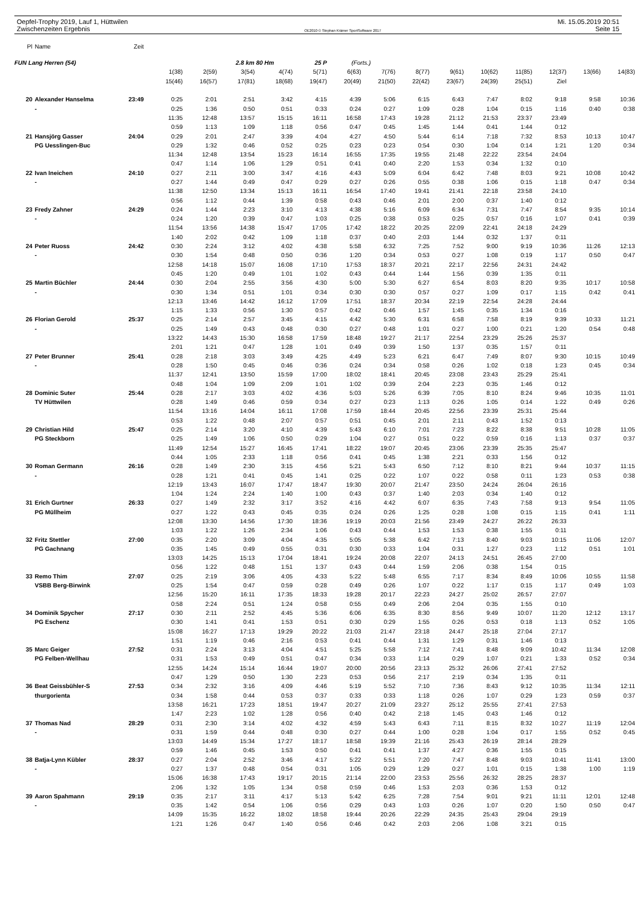Oepfel-Trophy 2019, Lauf 1, Hüttwilen Mi. 15.05.2019 20:51
Zwischenzeiten Ergebnis OE2010 © Stephan Krämer SportSoftware 2017 Seite 15
| Pl | Name | Zeit | | | | | | | | | | | | | | |
| FUN Lang Herren (54) | | | | | 2.8 km 80 Hm | | 25 P | (Forts.) | | | | | | | | |
| | | | 1(38) | 2(59) | 3(54) | 4(74) | 5(71) | 6(63) | 7(76) | 8(77) | 9(61) | 10(62) | 11(85) | 12(37) | 13(66) | 14(83) |
| | | | 15(46) | 16(57) | 17(81) | 18(68) | 19(47) | 20(49) | 21(50) | 22(42) | 23(67) | 24(39) | 25(51) | Ziel | | |
| 20 | Alexander Hanselma | 23:49 | 0:25 | 2:01 | 2:51 | 3:42 | 4:15 | 4:39 | 5:06 | 6:15 | 6:43 | 7:47 | 8:02 | 9:18 | 9:58 | 10:36 |
| | - | | 0:25 | 1:36 | 0:50 | 0:51 | 0:33 | 0:24 | 0:27 | 1:09 | 0:28 | 1:04 | 0:15 | 1:16 | 0:40 | 0:38 |
| | | | 11:35 | 12:48 | 13:57 | 15:15 | 16:11 | 16:58 | 17:43 | 19:28 | 21:12 | 21:53 | 23:37 | 23:49 | | |
| | | | 0:59 | 1:13 | 1:09 | 1:18 | 0:56 | 0:47 | 0:45 | 1:45 | 1:44 | 0:41 | 1:44 | 0:12 | | |
| 21 | Hansjörg Gasser | 24:04 | 0:29 | 2:01 | 2:47 | 3:39 | 4:04 | 4:27 | 4:50 | 5:44 | 6:14 | 7:18 | 7:32 | 8:53 | 10:13 | 10:47 |
| | PG Uesslingen-Buc | | 0:29 | 1:32 | 0:46 | 0:52 | 0:25 | 0:23 | 0:23 | 0:54 | 0:30 | 1:04 | 0:14 | 1:21 | 1:20 | 0:34 |
| | | | 11:34 | 12:48 | 13:54 | 15:23 | 16:14 | 16:55 | 17:35 | 19:55 | 21:48 | 22:22 | 23:54 | 24:04 | | |
| | | | 0:47 | 1:14 | 1:06 | 1:29 | 0:51 | 0:41 | 0:40 | 2:20 | 1:53 | 0:34 | 1:32 | 0:10 | | |
| 22 | Ivan Ineichen | 24:10 | 0:27 | 2:11 | 3:00 | 3:47 | 4:16 | 4:43 | 5:09 | 6:04 | 6:42 | 7:48 | 8:03 | 9:21 | 10:08 | 10:42 |
| | - | | 0:27 | 1:44 | 0:49 | 0:47 | 0:29 | 0:27 | 0:26 | 0:55 | 0:38 | 1:06 | 0:15 | 1:18 | 0:47 | 0:34 |
| | | | 11:38 | 12:50 | 13:34 | 15:13 | 16:11 | 16:54 | 17:40 | 19:41 | 21:41 | 22:18 | 23:58 | 24:10 | | |
| | | | 0:56 | 1:12 | 0:44 | 1:39 | 0:58 | 0:43 | 0:46 | 2:01 | 2:00 | 0:37 | 1:40 | 0:12 | | |
| 23 | Fredy Zahner | 24:29 | 0:24 | 1:44 | 2:23 | 3:10 | 4:13 | 4:38 | 5:16 | 6:09 | 6:34 | 7:31 | 7:47 | 8:54 | 9:35 | 10:14 |
| | - | | 0:24 | 1:20 | 0:39 | 0:47 | 1:03 | 0:25 | 0:38 | 0:53 | 0:25 | 0:57 | 0:16 | 1:07 | 0:41 | 0:39 |
| | | | 11:54 | 13:56 | 14:38 | 15:47 | 17:05 | 17:42 | 18:22 | 20:25 | 22:09 | 22:41 | 24:18 | 24:29 | | |
| | | | 1:40 | 2:02 | 0:42 | 1:09 | 1:18 | 0:37 | 0:40 | 2:03 | 1:44 | 0:32 | 1:37 | 0:11 | | |
| 24 | Peter Ruoss | 24:42 | 0:30 | 2:24 | 3:12 | 4:02 | 4:38 | 5:58 | 6:32 | 7:25 | 7:52 | 9:00 | 9:19 | 10:36 | 11:26 | 12:13 |
| | - | | 0:30 | 1:54 | 0:48 | 0:50 | 0:36 | 1:20 | 0:34 | 0:53 | 0:27 | 1:08 | 0:19 | 1:17 | 0:50 | 0:47 |
| | | | 12:58 | 14:18 | 15:07 | 16:08 | 17:10 | 17:53 | 18:37 | 20:21 | 22:17 | 22:56 | 24:31 | 24:42 | | |
| | | | 0:45 | 1:20 | 0:49 | 1:01 | 1:02 | 0:43 | 0:44 | 1:44 | 1:56 | 0:39 | 1:35 | 0:11 | | |
| 25 | Martin Büchler | 24:44 | 0:30 | 2:04 | 2:55 | 3:56 | 4:30 | 5:00 | 5:30 | 6:27 | 6:54 | 8:03 | 8:20 | 9:35 | 10:17 | 10:58 |
| | - | | 0:30 | 1:34 | 0:51 | 1:01 | 0:34 | 0:30 | 0:30 | 0:57 | 0:27 | 1:09 | 0:17 | 1:15 | 0:42 | 0:41 |
| | | | 12:13 | 13:46 | 14:42 | 16:12 | 17:09 | 17:51 | 18:37 | 20:34 | 22:19 | 22:54 | 24:28 | 24:44 | | |
| | | | 1:15 | 1:33 | 0:56 | 1:30 | 0:57 | 0:42 | 0:46 | 1:57 | 1:45 | 0:35 | 1:34 | 0:16 | | |
| 26 | Florian Gerold | 25:37 | 0:25 | 2:14 | 2:57 | 3:45 | 4:15 | 4:42 | 5:30 | 6:31 | 6:58 | 7:58 | 8:19 | 9:39 | 10:33 | 11:21 |
| | - | | 0:25 | 1:49 | 0:43 | 0:48 | 0:30 | 0:27 | 0:48 | 1:01 | 0:27 | 1:00 | 0:21 | 1:20 | 0:54 | 0:48 |
| | | | 13:22 | 14:43 | 15:30 | 16:58 | 17:59 | 18:48 | 19:27 | 21:17 | 22:54 | 23:29 | 25:26 | 25:37 | | |
| | | | 2:01 | 1:21 | 0:47 | 1:28 | 1:01 | 0:49 | 0:39 | 1:50 | 1:37 | 0:35 | 1:57 | 0:11 | | |
| 27 | Peter Brunner | 25:41 | 0:28 | 2:18 | 3:03 | 3:49 | 4:25 | 4:49 | 5:23 | 6:21 | 6:47 | 7:49 | 8:07 | 9:30 | 10:15 | 10:49 |
| | - | | 0:28 | 1:50 | 0:45 | 0:46 | 0:36 | 0:24 | 0:34 | 0:58 | 0:26 | 1:02 | 0:18 | 1:23 | 0:45 | 0:34 |
| | | | 11:37 | 12:41 | 13:50 | 15:59 | 17:00 | 18:02 | 18:41 | 20:45 | 23:08 | 23:43 | 25:29 | 25:41 | | |
| | | | 0:48 | 1:04 | 1:09 | 2:09 | 1:01 | 1:02 | 0:39 | 2:04 | 2:23 | 0:35 | 1:46 | 0:12 | | |
| 28 | Dominic Suter | 25:44 | 0:28 | 2:17 | 3:03 | 4:02 | 4:36 | 5:03 | 5:26 | 6:39 | 7:05 | 8:10 | 8:24 | 9:46 | 10:35 | 11:01 |
| | TV Hüttwilen | | 0:28 | 1:49 | 0:46 | 0:59 | 0:34 | 0:27 | 0:23 | 1:13 | 0:26 | 1:05 | 0:14 | 1:22 | 0:49 | 0:26 |
| | | | 11:54 | 13:16 | 14:04 | 16:11 | 17:08 | 17:59 | 18:44 | 20:45 | 22:56 | 23:39 | 25:31 | 25:44 | | |
| | | | 0:53 | 1:22 | 0:48 | 2:07 | 0:57 | 0:51 | 0:45 | 2:01 | 2:11 | 0:43 | 1:52 | 0:13 | | |
| 29 | Christian Hild | 25:47 | 0:25 | 2:14 | 3:20 | 4:10 | 4:39 | 5:43 | 6:10 | 7:01 | 7:23 | 8:22 | 8:38 | 9:51 | 10:28 | 11:05 |
| | PG Steckborn | | 0:25 | 1:49 | 1:06 | 0:50 | 0:29 | 1:04 | 0:27 | 0:51 | 0:22 | 0:59 | 0:16 | 1:13 | 0:37 | 0:37 |
| | | | 11:49 | 12:54 | 15:27 | 16:45 | 17:41 | 18:22 | 19:07 | 20:45 | 23:06 | 23:39 | 25:35 | 25:47 | | |
| | | | 0:44 | 1:05 | 2:33 | 1:18 | 0:56 | 0:41 | 0:45 | 1:38 | 2:21 | 0:33 | 1:56 | 0:12 | | |
| 30 | Roman Germann | 26:16 | 0:28 | 1:49 | 2:30 | 3:15 | 4:56 | 5:21 | 5:43 | 6:50 | 7:12 | 8:10 | 8:21 | 9:44 | 10:37 | 11:15 |
| | - | | 0:28 | 1:21 | 0:41 | 0:45 | 1:41 | 0:25 | 0:22 | 1:07 | 0:22 | 0:58 | 0:11 | 1:23 | 0:53 | 0:38 |
| | | | 12:19 | 13:43 | 16:07 | 17:47 | 18:47 | 19:30 | 20:07 | 21:47 | 23:50 | 24:24 | 26:04 | 26:16 | | |
| | | | 1:04 | 1:24 | 2:24 | 1:40 | 1:00 | 0:43 | 0:37 | 1:40 | 2:03 | 0:34 | 1:40 | 0:12 | | |
| 31 | Erich Gurtner | 26:33 | 0:27 | 1:49 | 2:32 | 3:17 | 3:52 | 4:16 | 4:42 | 6:07 | 6:35 | 7:43 | 7:58 | 9:13 | 9:54 | 11:05 |
| | PG Müllheim | | 0:27 | 1:22 | 0:43 | 0:45 | 0:35 | 0:24 | 0:26 | 1:25 | 0:28 | 1:08 | 0:15 | 1:15 | 0:41 | 1:11 |
| | | | 12:08 | 13:30 | 14:56 | 17:30 | 18:36 | 19:19 | 20:03 | 21:56 | 23:49 | 24:27 | 26:22 | 26:33 | | |
| | | | 1:03 | 1:22 | 1:26 | 2:34 | 1:06 | 0:43 | 0:44 | 1:53 | 1:53 | 0:38 | 1:55 | 0:11 | | |
| 32 | Fritz Stettler | 27:00 | 0:35 | 2:20 | 3:09 | 4:04 | 4:35 | 5:05 | 5:38 | 6:42 | 7:13 | 8:40 | 9:03 | 10:15 | 11:06 | 12:07 |
| | PG Gachnang | | 0:35 | 1:45 | 0:49 | 0:55 | 0:31 | 0:30 | 0:33 | 1:04 | 0:31 | 1:27 | 0:23 | 1:12 | 0:51 | 1:01 |
| | | | 13:03 | 14:25 | 15:13 | 17:04 | 18:41 | 19:24 | 20:08 | 22:07 | 24:13 | 24:51 | 26:45 | 27:00 | | |
| | | | 0:56 | 1:22 | 0:48 | 1:51 | 1:37 | 0:43 | 0:44 | 1:59 | 2:06 | 0:38 | 1:54 | 0:15 | | |
| 33 | Remo Thim | 27:07 | 0:25 | 2:19 | 3:06 | 4:05 | 4:33 | 5:22 | 5:48 | 6:55 | 7:17 | 8:34 | 8:49 | 10:06 | 10:55 | 11:58 |
| | VSBB Berg-Birwink | | 0:25 | 1:54 | 0:47 | 0:59 | 0:28 | 0:49 | 0:26 | 1:07 | 0:22 | 1:17 | 0:15 | 1:17 | 0:49 | 1:03 |
| | | | 12:56 | 15:20 | 16:11 | 17:35 | 18:33 | 19:28 | 20:17 | 22:23 | 24:27 | 25:02 | 26:57 | 27:07 | | |
| | | | 0:58 | 2:24 | 0:51 | 1:24 | 0:58 | 0:55 | 0:49 | 2:06 | 2:04 | 0:35 | 1:55 | 0:10 | | |
| 34 | Dominik Spycher | 27:17 | 0:30 | 2:11 | 2:52 | 4:45 | 5:36 | 6:06 | 6:35 | 8:30 | 8:56 | 9:49 | 10:07 | 11:20 | 12:12 | 13:17 |
| | PG Eschenz | | 0:30 | 1:41 | 0:41 | 1:53 | 0:51 | 0:30 | 0:29 | 1:55 | 0:26 | 0:53 | 0:18 | 1:13 | 0:52 | 1:05 |
| | | | 15:08 | 16:27 | 17:13 | 19:29 | 20:22 | 21:03 | 21:47 | 23:18 | 24:47 | 25:18 | 27:04 | 27:17 | | |
| | | | 1:51 | 1:19 | 0:46 | 2:16 | 0:53 | 0:41 | 0:44 | 1:31 | 1:29 | 0:31 | 1:46 | 0:13 | | |
| 35 | Marc Geiger | 27:52 | 0:31 | 2:24 | 3:13 | 4:04 | 4:51 | 5:25 | 5:58 | 7:12 | 7:41 | 8:48 | 9:09 | 10:42 | 11:34 | 12:08 |
| | PG Felben-Wellhau | | 0:31 | 1:53 | 0:49 | 0:51 | 0:47 | 0:34 | 0:33 | 1:14 | 0:29 | 1:07 | 0:21 | 1:33 | 0:52 | 0:34 |
| | | | 12:55 | 14:24 | 15:14 | 16:44 | 19:07 | 20:00 | 20:56 | 23:13 | 25:32 | 26:06 | 27:41 | 27:52 | | |
| | | | 0:47 | 1:29 | 0:50 | 1:30 | 2:23 | 0:53 | 0:56 | 2:17 | 2:19 | 0:34 | 1:35 | 0:11 | | |
| 36 | Beat Geissbühler-S | 27:53 | 0:34 | 2:32 | 3:16 | 4:09 | 4:46 | 5:19 | 5:52 | 7:10 | 7:36 | 8:43 | 9:12 | 10:35 | 11:34 | 12:11 |
| | thurgorienta | | 0:34 | 1:58 | 0:44 | 0:53 | 0:37 | 0:33 | 0:33 | 1:18 | 0:26 | 1:07 | 0:29 | 1:23 | 0:59 | 0:37 |
| | | | 13:58 | 16:21 | 17:23 | 18:51 | 19:47 | 20:27 | 21:09 | 23:27 | 25:12 | 25:55 | 27:41 | 27:53 | | |
| | | | 1:47 | 2:23 | 1:02 | 1:28 | 0:56 | 0:40 | 0:42 | 2:18 | 1:45 | 0:43 | 1:46 | 0:12 | | |
| 37 | Thomas Nad | 28:29 | 0:31 | 2:30 | 3:14 | 4:02 | 4:32 | 4:59 | 5:43 | 6:43 | 7:11 | 8:15 | 8:32 | 10:27 | 11:19 | 12:04 |
| | - | | 0:31 | 1:59 | 0:44 | 0:48 | 0:30 | 0:27 | 0:44 | 1:00 | 0:28 | 1:04 | 0:17 | 1:55 | 0:52 | 0:45 |
| | | | 13:03 | 14:49 | 15:34 | 17:27 | 18:17 | 18:58 | 19:39 | 21:16 | 25:43 | 26:19 | 28:14 | 28:29 | | |
| | | | 0:59 | 1:46 | 0:45 | 1:53 | 0:50 | 0:41 | 0:41 | 1:37 | 4:27 | 0:36 | 1:55 | 0:15 | | |
| 38 | Batja-Lynn Kübler | 28:37 | 0:27 | 2:04 | 2:52 | 3:46 | 4:17 | 5:22 | 5:51 | 7:20 | 7:47 | 8:48 | 9:03 | 10:41 | 11:41 | 13:00 |
| | - | | 0:27 | 1:37 | 0:48 | 0:54 | 0:31 | 1:05 | 0:29 | 1:29 | 0:27 | 1:01 | 0:15 | 1:38 | 1:00 | 1:19 |
| | | | 15:06 | 16:38 | 17:43 | 19:17 | 20:15 | 21:14 | 22:00 | 23:53 | 25:56 | 26:32 | 28:25 | 28:37 | | |
| | | | 2:06 | 1:32 | 1:05 | 1:34 | 0:58 | 0:59 | 0:46 | 1:53 | 2:03 | 0:36 | 1:53 | 0:12 | | |
| 39 | Aaron Spahmann | 29:19 | 0:35 | 2:17 | 3:11 | 4:17 | 5:13 | 5:42 | 6:25 | 7:28 | 7:54 | 9:01 | 9:21 | 11:11 | 12:01 | 12:48 |
| | - | | 0:35 | 1:42 | 0:54 | 1:06 | 0:56 | 0:29 | 0:43 | 1:03 | 0:26 | 1:07 | 0:20 | 1:50 | 0:50 | 0:47 |
| | | | 14:09 | 15:35 | 16:22 | 18:02 | 18:58 | 19:44 | 20:26 | 22:29 | 24:35 | 25:43 | 29:04 | 29:19 | | |
| | | | 1:21 | 1:26 | 0:47 | 1:40 | 0:56 | 0:46 | 0:42 | 2:03 | 2:06 | 1:08 | 3:21 | 0:15 | | |